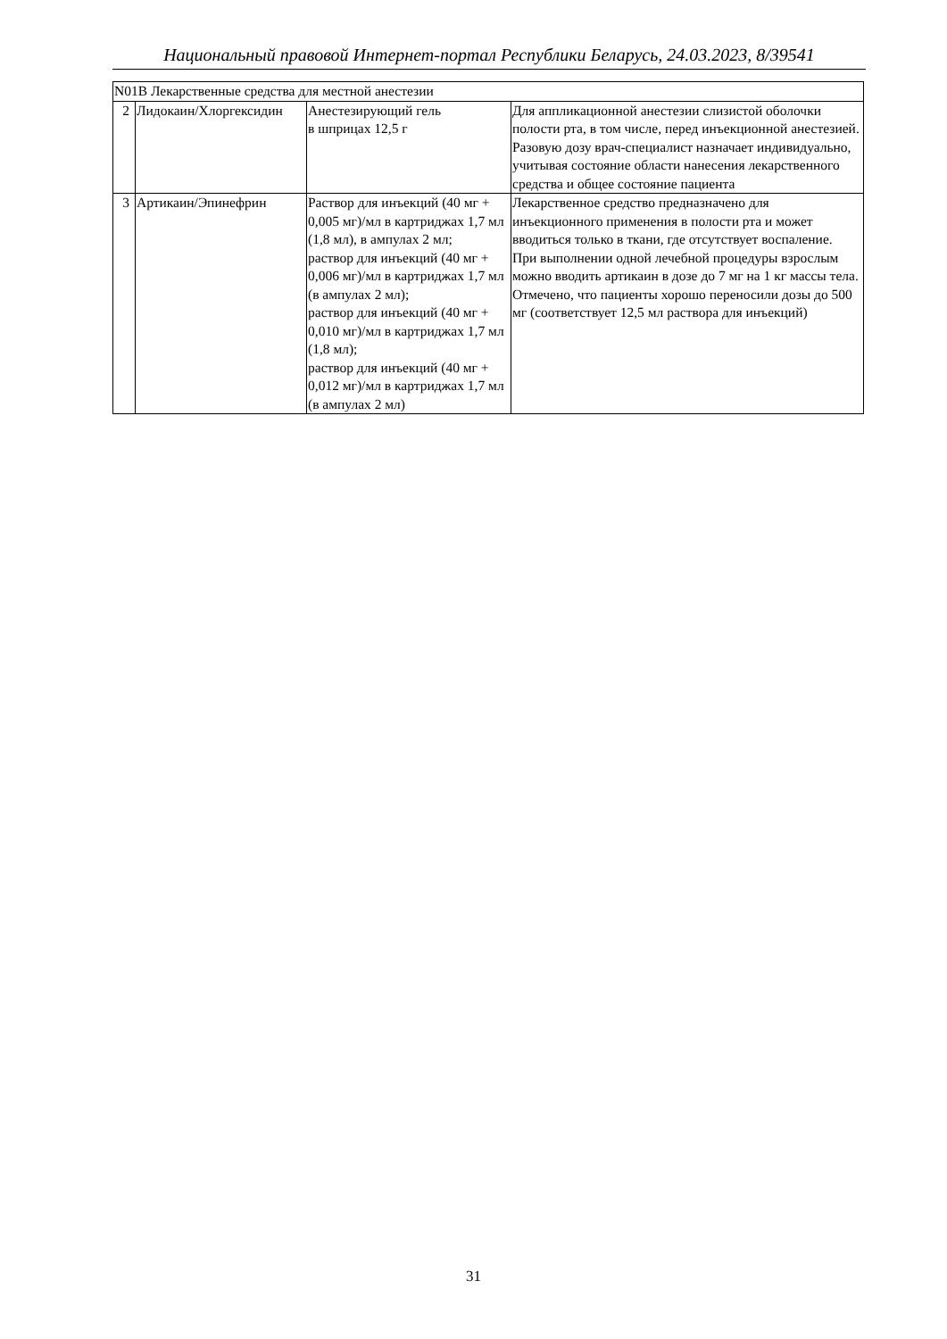Национальный правовой Интернет-портал Республики Беларусь, 24.03.2023, 8/39541
| N01B Лекарственные средства для местной анестезии | | | |
| 2 | Лидокаин/Хлоргексидин | Анестезирующий гель в шприцах 12,5 г | Для аппликационной анестезии слизистой оболочки полости рта, в том числе, перед инъекционной анестезией. Разовую дозу врач-специалист назначает индивидуально, учитывая состояние области нанесения лекарственного средства и общее состояние пациента |
| 3 | Артикаин/Эпинефрин | Раствор для инъекций (40 мг + 0,005 мг)/мл в картриджах 1,7 мл (1,8 мл), в ампулах 2 мл; раствор для инъекций (40 мг + 0,006 мг)/мл в картриджах 1,7 мл (в ампулах 2 мл); раствор для инъекций (40 мг + 0,010 мг)/мл в картриджах 1,7 мл (1,8 мл); раствор для инъекций (40 мг + 0,012 мг)/мл в картриджах 1,7 мл (в ампулах 2 мл) | Лекарственное средство предназначено для инъекционного применения в полости рта и может вводиться только в ткани, где отсутствует воспаление. При выполнении одной лечебной процедуры взрослым можно вводить артикаин в дозе до 7 мг на 1 кг массы тела. Отмечено, что пациенты хорошо переносили дозы до 500 мг (соответствует 12,5 мл раствора для инъекций) |
31